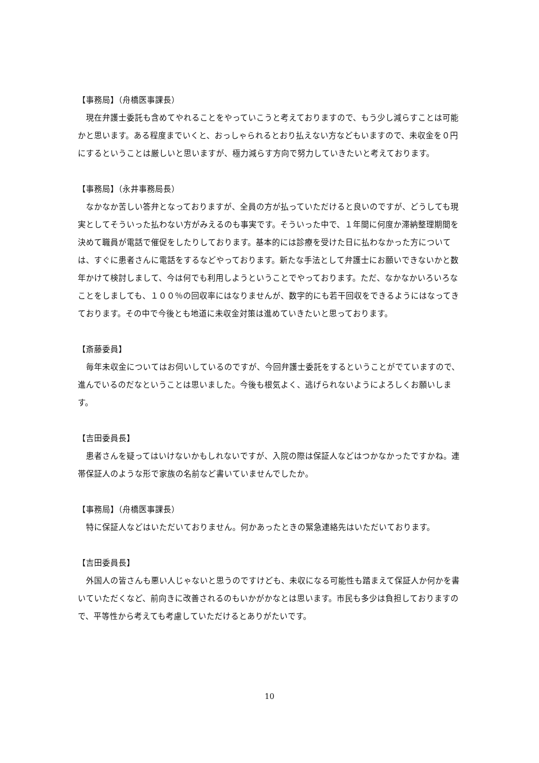【事務局】（舟橋医事課長）
現在弁護士委託も含めてやれることをやっていこうと考えておりますので、もう少し減らすことは可能かと思います。ある程度までいくと、おっしゃられるとおり払えない方などもいますので、未収金を０円にするということは厳しいと思いますが、極力減らす方向で努力していきたいと考えております。
【事務局】（永井事務局長）
なかなか苦しい答弁となっておりますが、全員の方が払っていただけると良いのですが、どうしても現実としてそういった払わない方がみえるのも事実です。そういった中で、１年間に何度か滞納整理期間を決めて職員が電話で催促をしたりしております。基本的には診療を受けた日に払わなかった方については、すぐに患者さんに電話をするなどやっております。新たな手法として弁護士にお願いできないかと数年かけて検討しまして、今は何でも利用しようということでやっております。ただ、なかなかいろいろなことをしましても、１００％の回収率にはなりませんが、数字的にも若干回収をできるようにはなってきております。その中で今後とも地道に未収金対策は進めていきたいと思っております。
【斎藤委員】
毎年未収金についてはお伺いしているのですが、今回弁護士委託をするということがでていますので、進んでいるのだなということは思いました。今後も根気よく、逃げられないようによろしくお願いします。
【吉田委員長】
患者さんを疑ってはいけないかもしれないですが、入院の際は保証人などはつかなかったですかね。連帯保証人のような形で家族の名前など書いていませんでしたか。
【事務局】（舟橋医事課長）
特に保証人などはいただいておりません。何かあったときの緊急連絡先はいただいております。
【吉田委員長】
外国人の皆さんも悪い人じゃないと思うのですけども、未収になる可能性も踏まえて保証人か何かを書いていただくなど、前向きに改善されるのもいかがかなとは思います。市民も多少は負担しておりますので、平等性から考えても考慮していただけるとありがたいです。
10